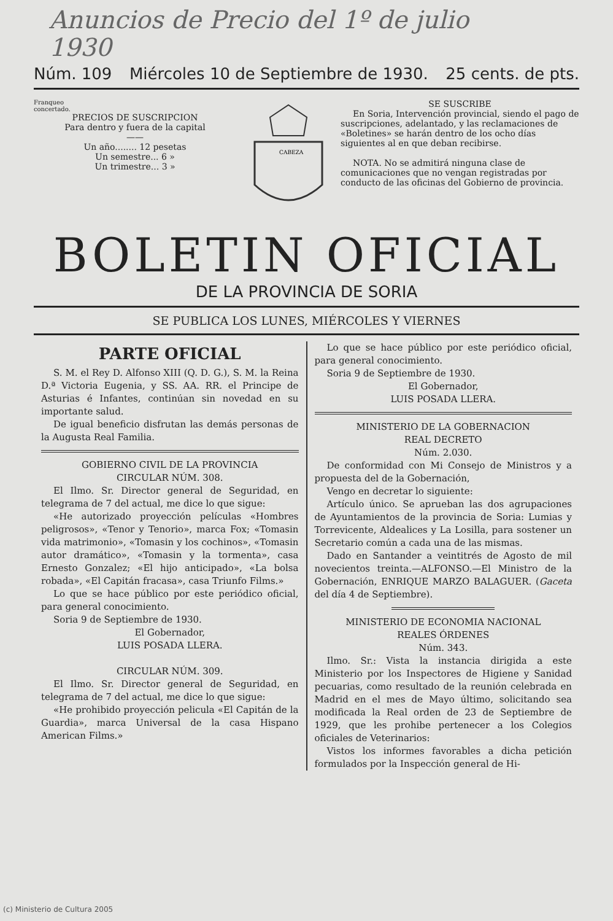Anuncios de Precio del 1º de julio
1930
Núm. 109 Miércoles 10 de Septiembre de 1930. 25 cents. de pts.
Franqueo
concertado.
PRECIOS DE SUSCRIPCION
Para dentro y fuera de la capital
——
Un año........ 12 pesetas
Un semestre... 6 »
Un trimestre... 3 »
CABEZA
SE SUSCRIBE
En Soria, Intervención provincial, siendo el pago de suscripciones, adelantado, y las reclamaciones de «Boletines» se harán dentro de los ocho días siguientes al en que deban recibirse.
NOTA. No se admitirá ninguna clase de comunicaciones que no vengan registradas por conducto de las oficinas del Gobierno de provincia.
BOLETIN OFICIAL
DE LA PROVINCIA DE SORIA
SE PUBLICA LOS LUNES, MIÉRCOLES Y VIERNES
PARTE OFICIAL
S. M. el Rey D. Alfonso XIII (Q. D. G.), S. M. la Reina D.ª Victoria Eugenia, y SS. AA. RR. el Principe de Asturias é Infantes, continúan sin novedad en su importante salud.
De igual beneficio disfrutan las demás personas de la Augusta Real Familia.
GOBIERNO CIVIL DE LA PROVINCIA
CIRCULAR NÚM. 308.
El Ilmo. Sr. Director general de Seguridad, en telegrama de 7 del actual, me dice lo que sigue:
«He autorizado proyección películas «Hombres peligrosos», «Tenor y Tenorio», marca Fox; «Tomasin vida matrimonio», «Tomasin y los cochinos», «Tomasin autor dramático», «Tomasin y la tormenta», casa Ernesto Gonzalez; «El hijo anticipado», «La bolsa robada», «El Capitán fracasa», casa Triunfo Films.»
Lo que se hace público por este periódico oficial, para general conocimiento.
Soria 9 de Septiembre de 1930.
El Gobernador,
LUIS POSADA LLERA.
CIRCULAR NÚM. 309.
El Ilmo. Sr. Director general de Seguridad, en telegrama de 7 del actual, me dice lo que sigue:
«He prohibido proyección pelicula «El Capitán de la Guardia», marca Universal de la casa Hispano American Films.»
Lo que se hace público por este periódico oficial, para general conocimiento.
Soria 9 de Septiembre de 1930.
El Gobernador,
LUIS POSADA LLERA.
MINISTERIO DE LA GOBERNACION
REAL DECRETO
Núm. 2.030.
De conformidad con Mi Consejo de Ministros y a propuesta del de la Gobernación,
Vengo en decretar lo siguiente:
Artículo único. Se aprueban las dos agrupaciones de Ayuntamientos de la provincia de Soria: Lumias y Torrevicente, Aldealices y La Losilla, para sostener un Secretario común a cada una de las mismas.
Dado en Santander a veintitrés de Agosto de mil novecientos treinta.—ALFONSO.—El Ministro de la Gobernación, ENRIQUE MARZO BALAGUER. (Gaceta del día 4 de Septiembre).
MINISTERIO DE ECONOMIA NACIONAL
REALES ÓRDENES
Núm. 343.
Ilmo. Sr.: Vista la instancia dirigida a este Ministerio por los Inspectores de Higiene y Sanidad pecuarias, como resultado de la reunión celebrada en Madrid en el mes de Mayo último, solicitando sea modificada la Real orden de 23 de Septiembre de 1929, que les prohibe pertenecer a los Colegios oficiales de Veterinarios:
Vistos los informes favorables a dicha petición formulados por la Inspección general de Hi-
(c) Ministerio de Cultura 2005